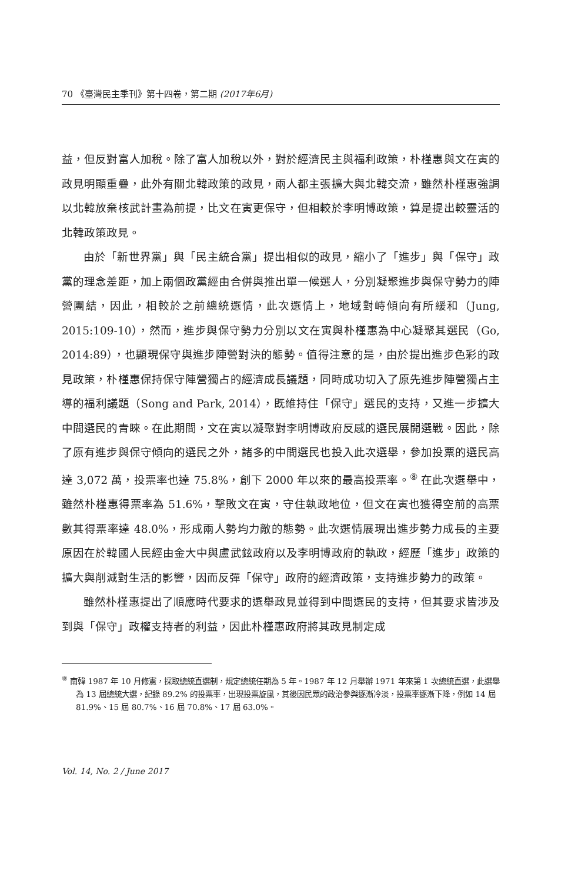70 《臺灣民主季刊》第十四卷，第二期 (2017年6月)
益，但反對富人加稅。除了富人加稅以外，對於經濟民主與福利政策，朴槿惠與文在寅的政見明顯重疊，此外有關北韓政策的政見，兩人都主張擴大與北韓交流，雖然朴槿惠強調以北韓放棄核武計畫為前提，比文在寅更保守，但相較於李明博政策，算是提出較靈活的北韓政策政見。
由於「新世界黨」與「民主統合黨」提出相似的政見，縮小了「進步」與「保守」政黨的理念差距，加上兩個政黨經由合併與推出單一候選人，分別凝聚進步與保守勢力的陣營團結，因此，相較於之前總統選情，此次選情上，地域對峙傾向有所緩和（Jung, 2015:109-10），然而，進步與保守勢力分別以文在寅與朴槿惠為中心凝聚其選民（Go, 2014:89），也顯現保守與進步陣營對決的態勢。值得注意的是，由於提出進步色彩的政見政策，朴槿惠保持保守陣營獨占的經濟成長議題，同時成功切入了原先進步陣營獨占主導的福利議題（Song and Park, 2014），既維持住「保守」選民的支持，又進一步擴大中間選民的青睞。在此期間，文在寅以凝聚對李明博政府反感的選民展開選戰。因此，除了原有進步與保守傾向的選民之外，諸多的中間選民也投入此次選舉，參加投票的選民高達 3,072 萬，投票率也達 75.8%，創下 2000 年以來的最高投票率。<sup>⑧</sup> 在此次選舉中，雖然朴槿惠得票率為 51.6%，擊敗文在寅，守住執政地位，但文在寅也獲得空前的高票數其得票率達 48.0%，形成兩人勢均力敵的態勢。此次選情展現出進步勢力成長的主要原因在於韓國人民經由金大中與盧武鉉政府以及李明博政府的執政，經歷「進步」政策的擴大與削減對生活的影響，因而反彈「保守」政府的經濟政策，支持進步勢力的政策。
雖然朴槿惠提出了順應時代要求的選舉政見並得到中間選民的支持，但其要求皆涉及到與「保守」政權支持者的利益，因此朴槿惠政府將其政見制定成
<sup>⑧</sup> 南韓 1987 年 10 月修憲，採取總統直選制，規定總統任期為 5 年。1987 年 12 月舉辦 1971 年來第 1 次總統直選，此選舉為 13 屆總統大選，紀錄 89.2% 的投票率，出現投票旋風，其後因民眾的政治參與逐漸冷淡，投票率逐漸下降，例如 14 屆 81.9%、15 屆 80.7%、16 屆 70.8%、17 屆 63.0%。
Vol. 14, No. 2 / June 2017